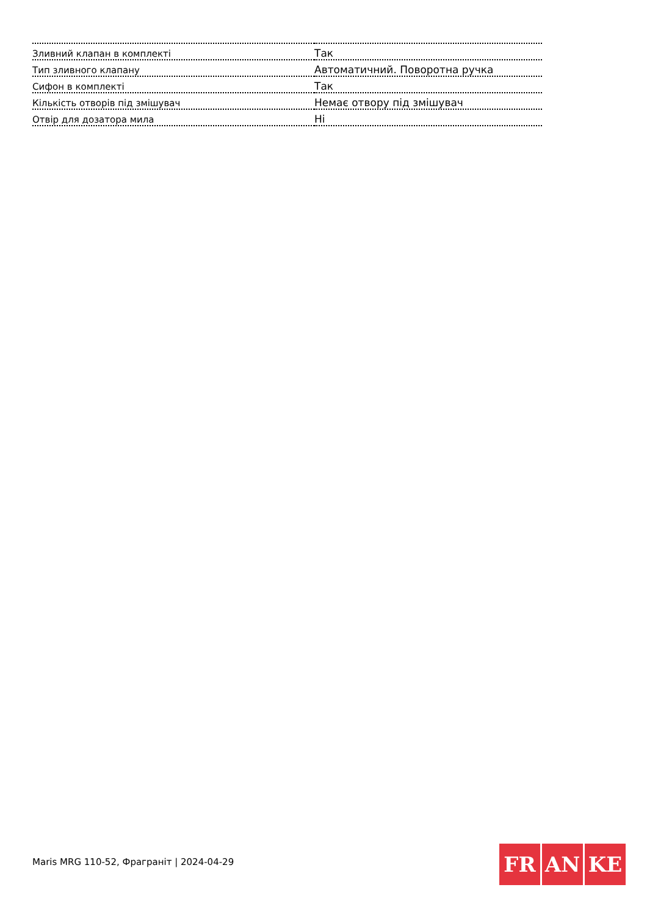| Зливний клапан в комплекті | Так |
| Тип зливного клапану | Автоматичний. Поворотна ручка |
| Сифон в комплекті | Так |
| Кількість отворів під змішувач | Немає отвору під змішувач |
| Отвір для дозатора мила | Ні |
Maris MRG 110-52, Фраграніт | 2024-04-29
FR AN KE